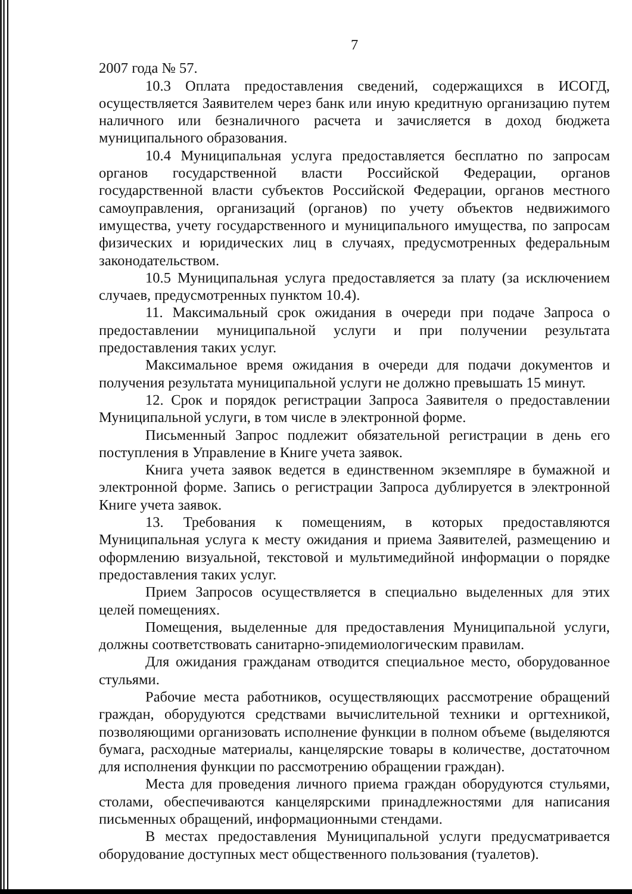7
2007 года № 57.
10.3 Оплата предоставления сведений, содержащихся в ИСОГД, осуществляется Заявителем через банк или иную кредитную организацию путем наличного или безналичного расчета и зачисляется в доход бюджета муниципального образования.
10.4 Муниципальная услуга предоставляется бесплатно по запросам органов государственной власти Российской Федерации, органов государственной власти субъектов Российской Федерации, органов местного самоуправления, организаций (органов) по учету объектов недвижимого имущества, учету государственного и муниципального имущества, по запросам физических и юридических лиц в случаях, предусмотренных федеральным законодательством.
10.5 Муниципальная услуга предоставляется за плату (за исключением случаев, предусмотренных пунктом 10.4).
11. Максимальный срок ожидания в очереди при подаче Запроса о предоставлении муниципальной услуги и при получении результата предоставления таких услуг.
Максимальное время ожидания в очереди для подачи документов и получения результата муниципальной услуги не должно превышать 15 минут.
12. Срок и порядок регистрации Запроса Заявителя о предоставлении Муниципальной услуги, в том числе в электронной форме.
Письменный Запрос подлежит обязательной регистрации в день его поступления в Управление в Книге учета заявок.
Книга учета заявок ведется в единственном экземпляре в бумажной и электронной форме. Запись о регистрации Запроса дублируется в электронной Книге учета заявок.
13. Требования к помещениям, в которых предоставляются Муниципальная услуга к месту ожидания и приема Заявителей, размещению и оформлению визуальной, текстовой и мультимедийной информации о порядке предоставления таких услуг.
Прием Запросов осуществляется в специально выделенных для этих целей помещениях.
Помещения, выделенные для предоставления Муниципальной услуги, должны соответствовать санитарно-эпидемиологическим правилам.
Для ожидания гражданам отводится специальное место, оборудованное стульями.
Рабочие места работников, осуществляющих рассмотрение обращений граждан, оборудуются средствами вычислительной техники и оргтехникой, позволяющими организовать исполнение функции в полном объеме (выделяются бумага, расходные материалы, канцелярские товары в количестве, достаточном для исполнения функции по рассмотрению обращении граждан).
Места для проведения личного приема граждан оборудуются стульями, столами, обеспечиваются канцелярскими принадлежностями для написания письменных обращений, информационными стендами.
В местах предоставления Муниципальной услуги предусматривается оборудование доступных мест общественного пользования (туалетов).